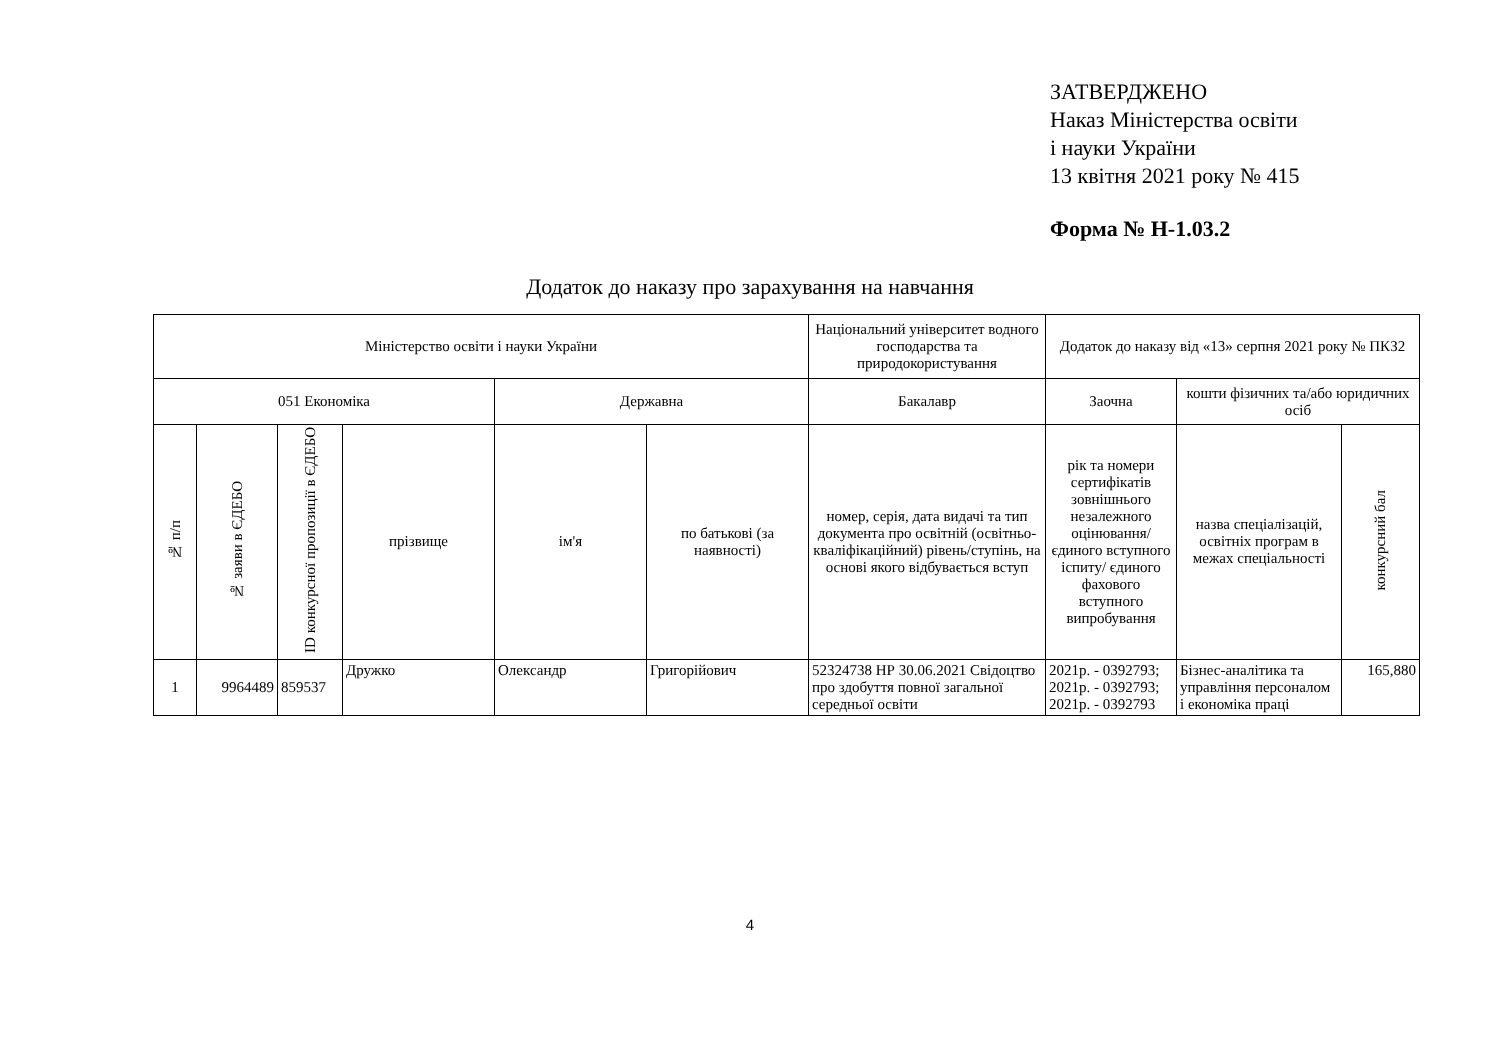ЗАТВЕРДЖЕНО
Наказ Міністерства освіти
і науки України
13 квітня 2021 року № 415
Форма № Н-1.03.2
Додаток до наказу про зарахування на навчання
| Міністерство освіти і науки України | | | | | | Національний університет водного господарства та природокористування | Додаток до наказу від «13» серпня 2021 року № ПКЗ2 | | |
| --- | --- | --- | --- | --- | --- | --- | --- | --- | --- |
| 051 Економіка | | | | Державна | | Бакалавр | Заочна | кошти фізичних та/або юридичних осіб | |
| № п/п | № заяви в ЄДЕБО | ID конкурсної пропозиції в ЄДЕБО | прізвище | ім'я | по батькові (за наявності) | номер, серія, дата видачі та тип документа про освітній (освітньо-кваліфікаційний) рівень/ступінь, на основі якого відбувається вступ | рік та номери сертифікатів зовнішнього незалежного оцінювання/ єдиного вступного іспиту/ єдиного фахового вступного випробування | назва спеціалізацій, освітніх програм в межах спеціальності | конкурсний бал |
| 1 | 9964489 | 859537 | Дружко | Олександр | Григорійович | 52324738 НР 30.06.2021 Свідоцтво про здобуття повної загальної середньої освіти | 2021р. - 0392793; 2021р. - 0392793; 2021р. - 0392793 | Бізнес-аналітика та управління персоналом і економіка праці | 165,880 |
4